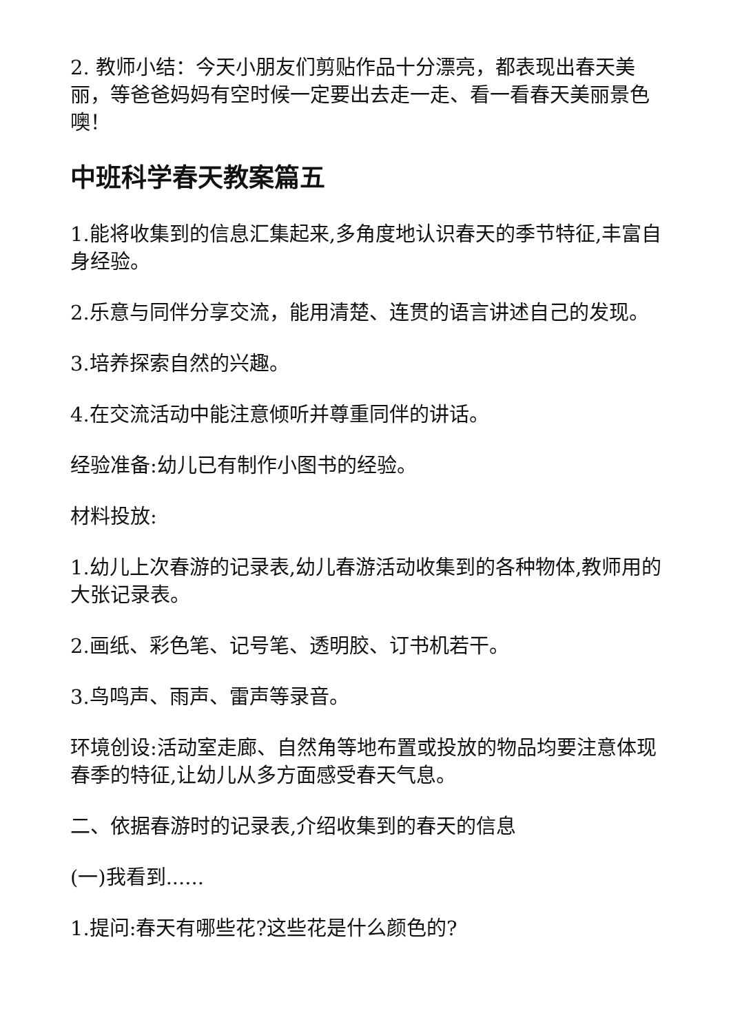2. 教师小结：今天小朋友们剪贴作品十分漂亮，都表现出春天美丽，等爸爸妈妈有空时候一定要出去走一走、看一看春天美丽景色噢！
中班科学春天教案篇五
1.能将收集到的信息汇集起来,多角度地认识春天的季节特征,丰富自身经验。
2.乐意与同伴分享交流，能用清楚、连贯的语言讲述自己的发现。
3.培养探索自然的兴趣。
4.在交流活动中能注意倾听并尊重同伴的讲话。
经验准备:幼儿已有制作小图书的经验。
材料投放:
1.幼儿上次春游的记录表,幼儿春游活动收集到的各种物体,教师用的大张记录表。
2.画纸、彩色笔、记号笔、透明胶、订书机若干。
3.鸟鸣声、雨声、雷声等录音。
环境创设:活动室走廊、自然角等地布置或投放的物品均要注意体现春季的特征,让幼儿从多方面感受春天气息。
二、依据春游时的记录表,介绍收集到的春天的信息
(一)我看到......
1.提问:春天有哪些花?这些花是什么颜色的?